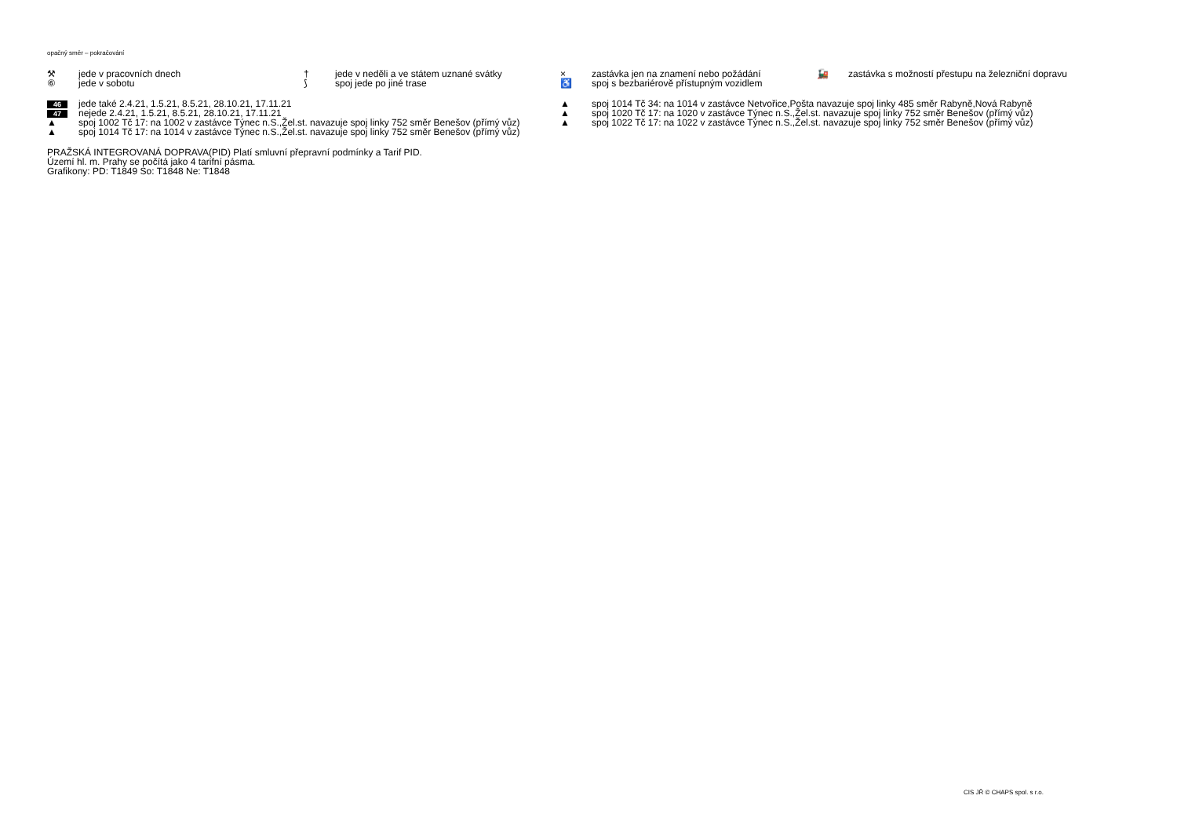opačný směr – pokračování
⚒ jede v pracovních dnech
⑥ jede v sobotu
† jede v neděli a ve státem uznané svátky
⟆ spoj jede po jiné trase
× zastávka jen na znamení nebo požádání
♿ spoj s bezbariérově přístupným vozidlem
🚂 zastávka s možností přestupu na železniční dopravu
46 jede také 2.4.21, 1.5.21, 8.5.21, 28.10.21, 17.11.21
47 nejede 2.4.21, 1.5.21, 8.5.21, 28.10.21, 17.11.21
▲ spoj 1002 Tč 17: na 1002 v zastávce Týnec n.S.,Žel.st. navazuje spoj linky 752 směr Benešov (přímý vůz)
▲ spoj 1014 Tč 17: na 1014 v zastávce Týnec n.S.,Žel.st. navazuje spoj linky 752 směr Benešov (přímý vůz)
▲ spoj 1014 Tč 34: na 1014 v zastávce Netvořice,Pošta navazuje spoj linky 485 směr Rabyně,Nová Rabyně
▲ spoj 1020 Tč 17: na 1020 v zastávce Týnec n.S.,Žel.st. navazuje spoj linky 752 směr Benešov (přímý vůz)
▲ spoj 1022 Tč 17: na 1022 v zastávce Týnec n.S.,Žel.st. navazuje spoj linky 752 směr Benešov (přímý vůz)
PRAŽSKÁ INTEGROVANÁ DOPRAVA(PID) Platí smluvní přepravní podmínky a Tarif PID.
Území hl. m. Prahy se počítá jako 4 tarifní pásma.
Grafikony: PD: T1849 So: T1848 Ne: T1848
CIS JŘ © CHAPS spol. s r.o.